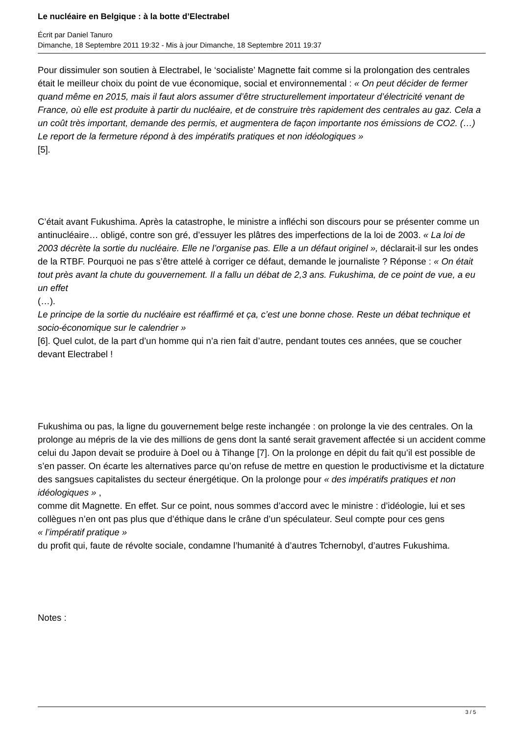Le nucléaire en Belgique : à la botte d’Electrabel
Écrit par Daniel Tanuro
Dimanche, 18 Septembre 2011 19:32 - Mis à jour Dimanche, 18 Septembre 2011 19:37
Pour dissimuler son soutien à Electrabel, le ‘socialiste’ Magnette fait comme si la prolongation des centrales était le meilleur choix du point de vue économique, social et environnemental : « On peut décider de fermer quand même en 2015, mais il faut alors assumer d’être structurellement importateur d’électricité venant de France, où elle est produite à partir du nucléaire, et de construire très rapidement des centrales au gaz. Cela a un coût très important, demande des permis, et augmentera de façon importante nos émissions de CO2. (…) Le report de la fermeture répond à des impératifs pratiques et non idéologiques »
[5].
C’était avant Fukushima. Après la catastrophe, le ministre a infléchi son discours pour se présenter comme un antinucléaire… obligé, contre son gré, d’essuyer les plâtres des imperfections de la loi de 2003. « La loi de 2003 décrète la sortie du nucléaire. Elle ne l’organise pas. Elle a un défaut originel », déclarait-il sur les ondes de la RTBF. Pourquoi ne pas s’être attelé à corriger ce défaut, demande le journaliste ? Réponse : « On était tout près avant la chute du gouvernement. Il a fallu un débat de 2,3 ans. Fukushima, de ce point de vue, a eu un effet
(…).
Le principe de la sortie du nucléaire est réaffirmé et ça, c’est une bonne chose. Reste un débat technique et socio-économique sur le calendrier »
[6]. Quel culot, de la part d’un homme qui n’a rien fait d’autre, pendant toutes ces années, que se coucher devant Electrabel !
Fukushima ou pas, la ligne du gouvernement belge reste inchangée : on prolonge la vie des centrales. On la prolonge au mépris de la vie des millions de gens dont la santé serait gravement affectée si un accident comme celui du Japon devait se produire à Doel ou à Tihange [7]. On la prolonge en dépit du fait qu’il est possible de s’en passer. On écarte les alternatives parce qu’on refuse de mettre en question le productivisme et la dictature des sangsues capitalistes du secteur énergétique. On la prolonge pour « des impératifs pratiques et non idéologiques » ,
comme dit Magnette. En effet. Sur ce point, nous sommes d’accord avec le ministre : d’idéologie, lui et ses collègues n’en ont pas plus que d’éthique dans le crâne d’un spéculateur. Seul compte pour ces gens
« l’impératif pratique »
du profit qui, faute de révolte sociale, condamne l’humanité à d’autres Tchernobyl, d’autres Fukushima.
Notes :
3 / 5